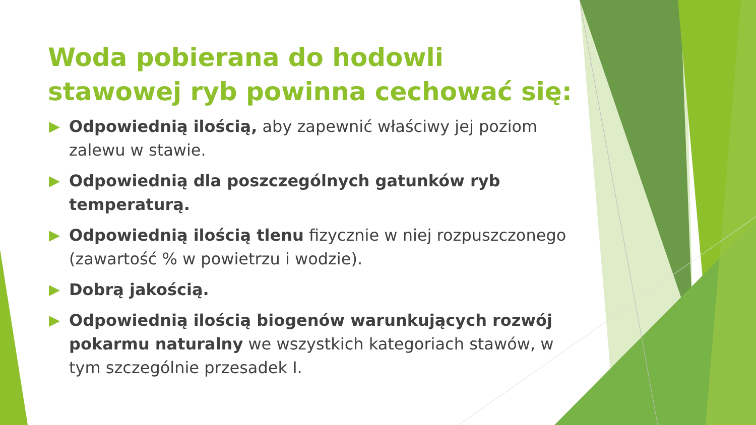Woda pobierana do hodowli stawowej ryb powinna cechować się:
Odpowiednią ilością, aby zapewnić właściwy jej poziom zalewu w stawie.
Odpowiednią dla poszczególnych gatunków ryb temperaturą.
Odpowiednią ilością tlenu fizycznie w niej rozpuszczonego (zawartość % w powietrzu i wodzie).
Dobrą jakością.
Odpowiednią ilością biogenów warunkujących rozwój pokarmu naturalny we wszystkich kategoriach stawów, w tym szczególnie przesadek I.